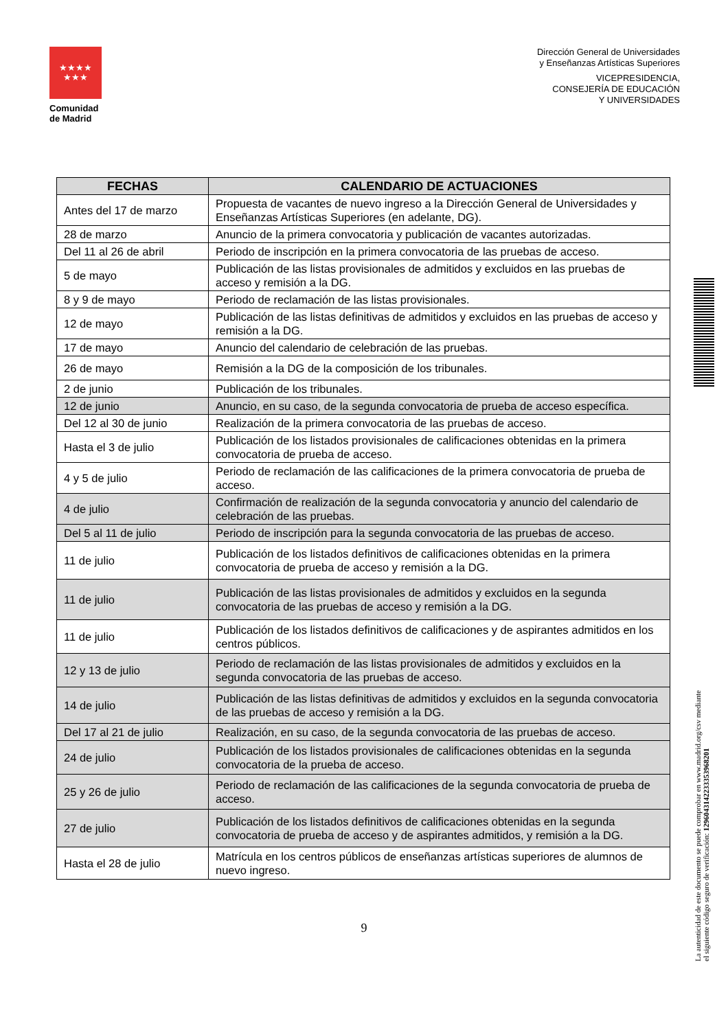★★★★
★★★
Comunidad
de Madrid
Dirección General de Universidades
y Enseñanzas Artísticas Superiores
VICEPRESIDENCIA,
CONSEJERÍA DE EDUCACIÓN
Y UNIVERSIDADES
La autenticidad de este documento se puede comprobar en www.madrid.org/csv mediante el siguiente código seguro de verificación: 1296043142233353968201
| FECHAS | CALENDARIO DE ACTUACIONES |
| --- | --- |
| Antes del 17 de marzo | Propuesta de vacantes de nuevo ingreso a la Dirección General de Universidades y Enseñanzas Artísticas Superiores (en adelante, DG). |
| 28 de marzo | Anuncio de la primera convocatoria y publicación de vacantes autorizadas. |
| Del 11 al 26 de abril | Periodo de inscripción en la primera convocatoria de las pruebas de acceso. |
| 5 de mayo | Publicación de las listas provisionales de admitidos y excluidos en las pruebas de acceso y remisión a la DG. |
| 8 y 9 de mayo | Periodo de reclamación de las listas provisionales. |
| 12 de mayo | Publicación de las listas definitivas de admitidos y excluidos en las pruebas de acceso y remisión a la DG. |
| 17 de mayo | Anuncio del calendario de celebración de las pruebas. |
| 26 de mayo | Remisión a la DG de la composición de los tribunales. |
| 2 de junio | Publicación de los tribunales. |
| 12 de junio | Anuncio, en su caso, de la segunda convocatoria de prueba de acceso específica. |
| Del 12 al 30 de junio | Realización de la primera convocatoria de las pruebas de acceso. |
| Hasta el 3 de julio | Publicación de los listados provisionales de calificaciones obtenidas en la primera convocatoria de prueba de acceso. |
| 4 y 5 de julio | Periodo de reclamación de las calificaciones de la primera convocatoria de prueba de acceso. |
| 4 de julio | Confirmación de realización de la segunda convocatoria y anuncio del calendario de celebración de las pruebas. |
| Del 5 al 11 de julio | Periodo de inscripción para la segunda convocatoria de las pruebas de acceso. |
| 11 de julio | Publicación de los listados definitivos de calificaciones obtenidas en la primera convocatoria de prueba de acceso y remisión a la DG. |
| 11 de julio | Publicación de las listas provisionales de admitidos y excluidos en la segunda convocatoria de las pruebas de acceso y remisión a la DG. |
| 11 de julio | Publicación de los listados definitivos de calificaciones y de aspirantes admitidos en los centros públicos. |
| 12 y 13 de julio | Periodo de reclamación de las listas provisionales de admitidos y excluidos en la segunda convocatoria de las pruebas de acceso. |
| 14 de julio | Publicación de las listas definitivas de admitidos y excluidos en la segunda convocatoria de las pruebas de acceso y remisión a la DG. |
| Del 17 al 21 de julio | Realización, en su caso, de la segunda convocatoria de las pruebas de acceso. |
| 24 de julio | Publicación de los listados provisionales de calificaciones obtenidas en la segunda convocatoria de la prueba de acceso. |
| 25 y 26 de julio | Periodo de reclamación de las calificaciones de la segunda convocatoria de prueba de acceso. |
| 27 de julio | Publicación de los listados definitivos de calificaciones obtenidas en la segunda convocatoria de prueba de acceso y de aspirantes admitidos, y remisión a la DG. |
| Hasta el 28 de julio | Matrícula en los centros públicos de enseñanzas artísticas superiores de alumnos de nuevo ingreso. |
9